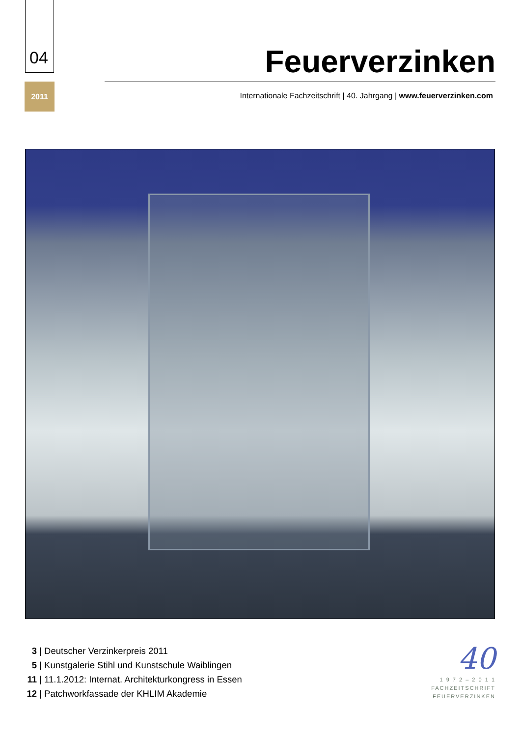04
2011
Feuerverzinken
Internationale Fachzeitschrift | 40. Jahrgang | www.feuerverzinken.com
3 | Deutscher Verzinkerpreis 2011
5 | Kunstgalerie Stihl und Kunstschule Waiblingen
11 | 11.1.2012: Internat. Architekturkongress in Essen
12 | Patchworkfassade der KHLIM Akademie
40
1 9 7 2 – 2 0 1 1
FACHZEITSCHRIFT
FEUERVERZINKEN